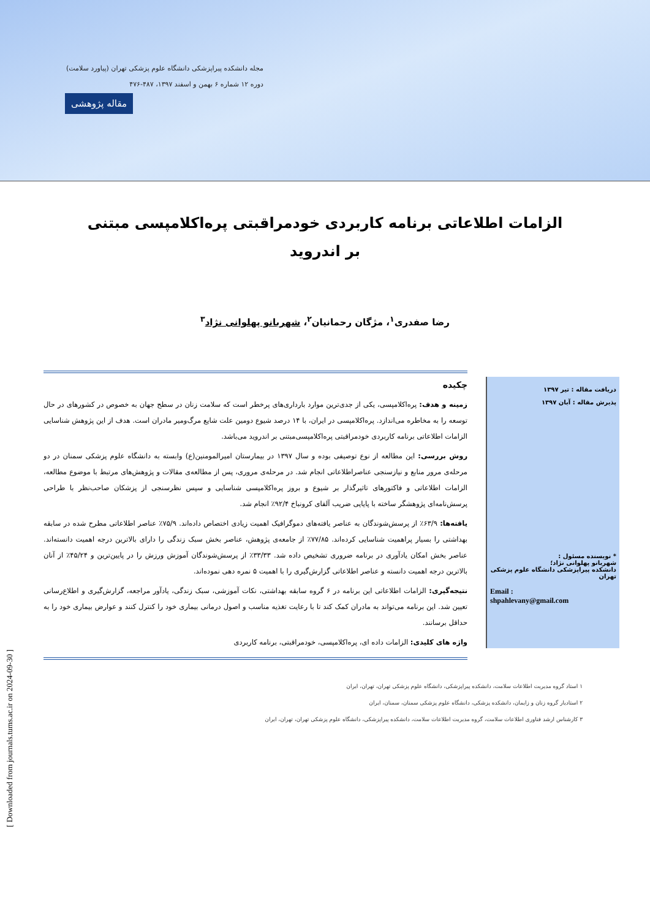مجله دانشکده پیراپزشکی دانشگاه علوم پزشکی تهران (پیاورد سلامت)
دوره ۱۲ شماره ۶ بهمن و اسفند ۱۳۹۷، ۴۸۷-۴۷۶
مقاله پژوهشی
الزامات اطلاعاتی برنامه کاربردی خودمراقبتی پره‌اکلامپسی مبتنی بر اندروید
رضا صفدری<sup>۱</sup>، مژگان رحمانیان<sup>۲</sup>، شهربانو پهلوانی نژاد<sup>۳</sup>
دریافت مقاله : تیر ۱۳۹۷
پذیرش مقاله : آبان ۱۳۹۷
* نویسنده مسئول :
شهربانو پهلوانی نژاد؛
دانشکده پیراپزشکی دانشگاه علوم پزشکی تهران
Email :
shpahlevany@gmail.com
چکیده
زمینه و هدف: پره‌اکلامپسی، یکی از جدی‌ترین موارد بارداری‌های پرخطر است که سلامت زنان در سطح جهان به خصوص در کشورهای در حال توسعه را به مخاطره می‌اندازد. پره‌اکلامپسی در ایران، با ۱۴ درصد شیوع دومین علت شایع مرگ‌ومیر مادران است. هدف از این پژوهش شناسایی الزامات اطلاعاتی برنامه کاربردی خودمراقبتی پره‌اکلامپسی‌مبتنی بر اندروید می‌باشد.
روش بررسی: این مطالعه از نوع توصیفی بوده و سال ۱۳۹۷ در بیمارستان امیرالمومنین(ع) وابسته به دانشگاه علوم پزشکی سمنان در دو مرحله‌ی مرور منابع و نیازسنجی عناصراطلاعاتی انجام شد. در مرحله‌ی مروری، پس از مطالعه‌ی مقالات و پژوهش‌های مرتبط با موضوع مطالعه، الزامات اطلاعاتی و فاکتورهای تاثیرگذار بر شیوع و بروز پره‌اکلامپسی شناسایی و سپس نظرسنجی از پزشکان صاحب‌نظر با طراحی پرسش‌نامه‌ای پژوهشگر ساخته با پایایی ضریب آلفای کرونباخ ۹۲/۴٪ انجام شد.
یافته‌ها: ۶۳/۹٪ از پرسش‌شوندگان به عناصر یافته‌های دموگرافیک اهمیت زیادی اختصاص داده‌اند. ۷۵/۹٪ عناصر اطلاعاتی مطرح شده در سابقه بهداشتی را بسیار پراهمیت شناسایی کرده‌اند. ۷۷/۸۵٪ از جامعه‌ی پژوهش، عناصر بخش سبک زندگی را دارای بالاترین درجه اهمیت دانسته‌اند. عناصر بخش امکان یادآوری در برنامه ضروری تشخیص داده شد. ۳۳/۳۳٪ از پرسش‌شوندگان آموزش ورزش را در پایین‌ترین و ۴۵/۲۴٪ از آنان بالاترین درجه اهمیت دانسته و عناصر اطلاعاتی گزارش‌گیری را با اهمیت ۵ نمره دهی نموده‌اند.
نتیجه‌گیری: الزامات اطلاعاتی این برنامه در ۶ گروه سابقه بهداشتی، نکات آموزشی، سبک زندگی، یادآور مراجعه، گزارش‌گیری و اطلاع‌رسانی تعیین شد. این برنامه می‌تواند به مادران کمک کند تا با رعایت تغذیه مناسب و اصول درمانی بیماری خود را کنترل کنند و عوارض بیماری خود را به حداقل برسانند.
واژه های کلیدی: الزامات داده ای، پره‌اکلامپسی، خودمراقبتی، برنامه کاربردی
۱ استاد گروه مدیریت اطلاعات سلامت، دانشکده پیراپزشکی، دانشگاه علوم پزشکی تهران، تهران، ایران
۲ استادیار گروه زنان و زایمان، دانشکده پزشکی، دانشگاه علوم پزشکی سمنان، سمنان، ایران
۳ کارشناس ارشد فناوری اطلاعات سلامت، گروه مدیریت اطلاعات سلامت، دانشکده پیراپزشکی، دانشگاه علوم پزشکی تهران، تهران، ایران
[ Downloaded from journals.tums.ac.ir on 2024-09-30 ]